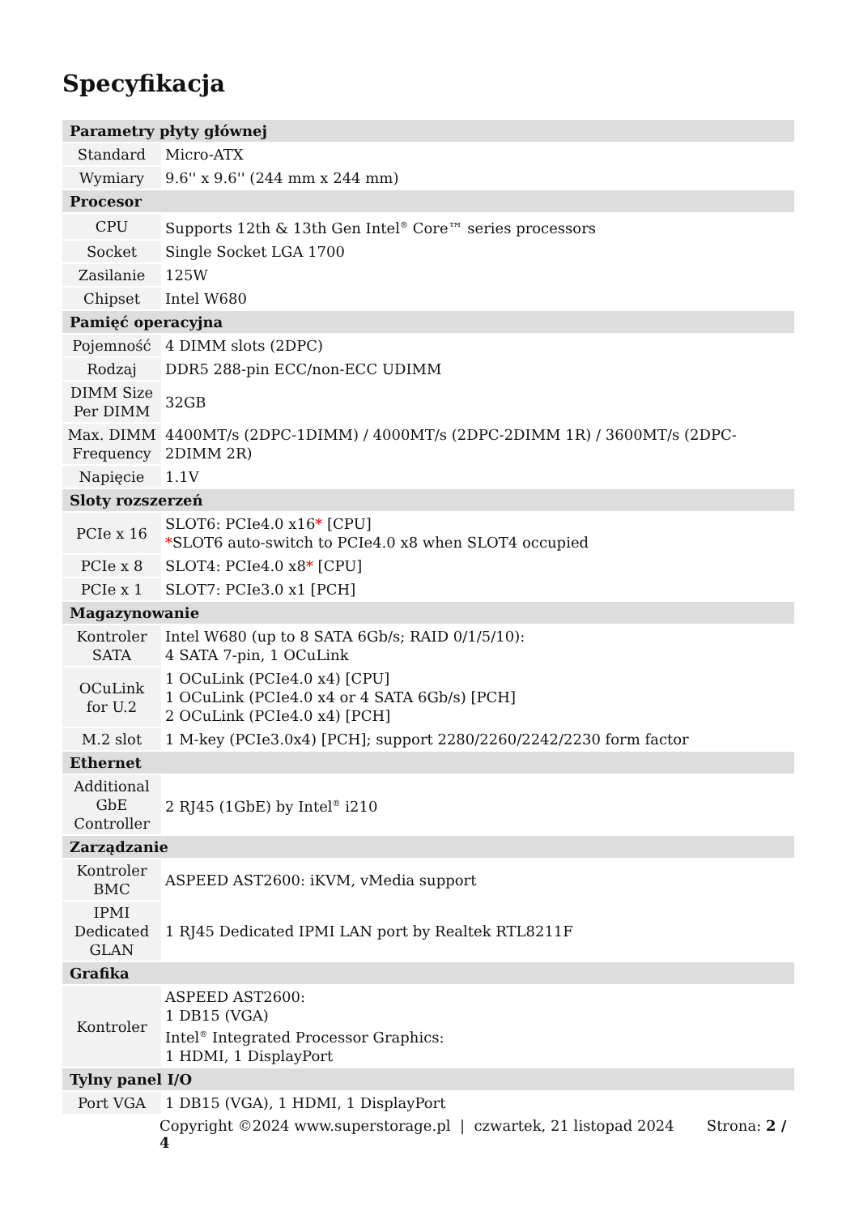Specyfikacja
| Parametry płyty głównej | |
| --- | --- |
| Standard | Micro-ATX |
| Wymiary | 9.6'' x 9.6'' (244 mm x 244 mm) |
| Procesor | |
| CPU | Supports 12th & 13th Gen Intel<sup>®</sup> Core™ series processors |
| Socket | Single Socket LGA 1700 |
| Zasilanie | 125W |
| Chipset | Intel W680 |
| Pamięć operacyjna | |
| Pojemność | 4 DIMM slots (2DPC) |
| Rodzaj | DDR5 288-pin ECC/non-ECC UDIMM |
| DIMM Size Per DIMM | 32GB |
| Max. DIMM Frequency | 4400MT/s (2DPC-1DIMM) / 4000MT/s (2DPC-2DIMM 1R) / 3600MT/s (2DPC-2DIMM 2R) |
| Napięcie | 1.1V |
| Sloty rozszerzeń | |
| PCIe x 16 | SLOT6: PCIe4.0 x16 * [CPU] * SLOT6 auto-switch to PCIe4.0 x8 when SLOT4 occupied |
| PCIe x 8 | SLOT4: PCIe4.0 x8 * [CPU] |
| PCIe x 1 | SLOT7: PCIe3.0 x1 [PCH] |
| Magazynowanie | |
| Kontroler SATA | Intel W680 (up to 8 SATA 6Gb/s; RAID 0/1/5/10): 4 SATA 7-pin, 1 OCuLink |
| OCuLink for U.2 | 1 OCuLink (PCIe4.0 x4) [CPU] 1 OCuLink (PCIe4.0 x4 or 4 SATA 6Gb/s) [PCH] 2 OCuLink (PCIe4.0 x4) [PCH] |
| M.2 slot | 1 M-key (PCIe3.0x4) [PCH]; support 2280/2260/2242/2230 form factor |
| Ethernet | |
| Additional GbE Controller | 2 RJ45 (1GbE) by Intel<sup>®</sup> i210 |
| Zarządzanie | |
| Kontroler BMC | ASPEED AST2600: iKVM, vMedia support |
| IPMI Dedicated GLAN | 1 RJ45 Dedicated IPMI LAN port by Realtek RTL8211F |
| Grafika | |
| Kontroler | ASPEED AST2600: 1 DB15 (VGA) Intel<sup>®</sup> Integrated Processor Graphics: 1 HDMI, 1 DisplayPort |
| Tylny panel I/O | |
| Port VGA | 1 DB15 (VGA), 1 HDMI, 1 DisplayPort |
Copyright ©2024 www.superstorage.pl | czwartek, 21 listopad 2024 Strona: 2 / 4